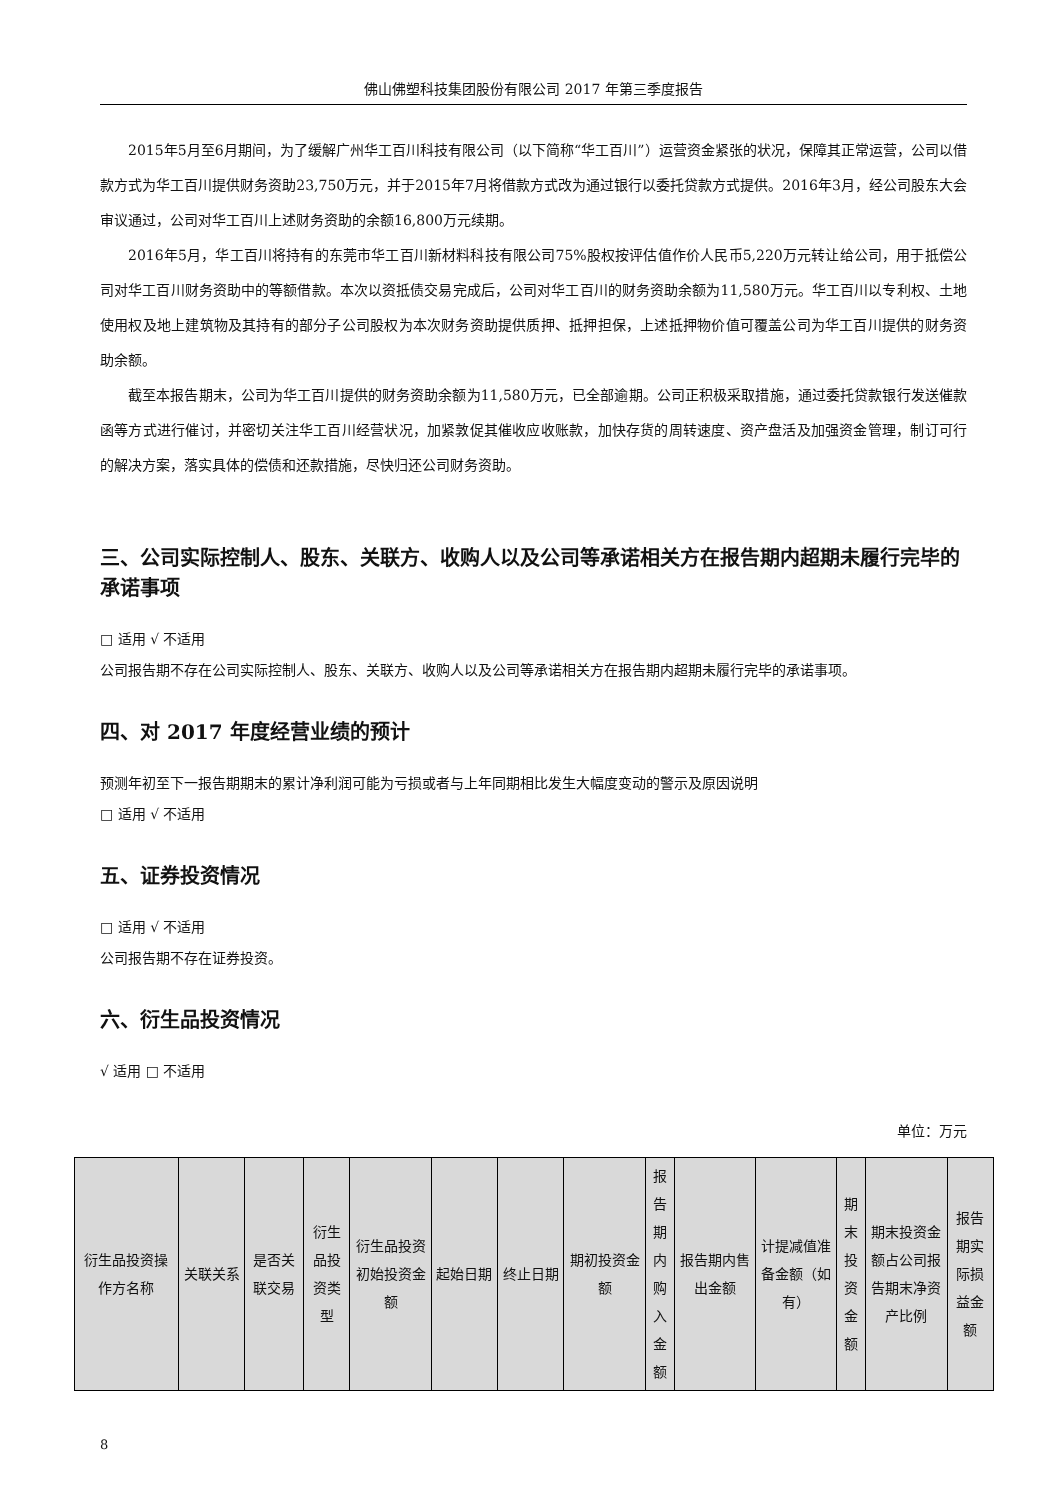佛山佛塑科技集团股份有限公司 2017 年第三季度报告
2015年5月至6月期间，为了缓解广州华工百川科技有限公司（以下简称“华工百川”）运营资金紧张的状况，保障其正常运营，公司以借款方式为华工百川提供财务资助23,750万元，并于2015年7月将借款方式改为通过银行以委托贷款方式提供。2016年3月，经公司股东大会审议通过，公司对华工百川上述财务资助的余额16,800万元续期。
2016年5月，华工百川将持有的东莞市华工百川新材料科技有限公司75%股权按评估值作价人民币5,220万元转让给公司，用于抵偿公司对华工百川财务资助中的等额借款。本次以资抵债交易完成后，公司对华工百川的财务资助余额为11,580万元。华工百川以专利权、土地使用权及地上建筑物及其持有的部分子公司股权为本次财务资助提供质押、抵押担保，上述抵押物价值可覆盖公司为华工百川提供的财务资助余额。
截至本报告期末，公司为华工百川提供的财务资助余额为11,580万元，已全部逾期。公司正积极采取措施，通过委托贷款银行发送催款函等方式进行催讨，并密切关注华工百川经营状况，加紧敦促其催收应收账款，加快存货的周转速度、资产盘活及加强资金管理，制订可行的解决方案，落实具体的偿债和还款措施，尽快归还公司财务资助。
三、公司实际控制人、股东、关联方、收购人以及公司等承诺相关方在报告期内超期未履行完毕的承诺事项
□ 适用 √ 不适用
公司报告期不存在公司实际控制人、股东、关联方、收购人以及公司等承诺相关方在报告期内超期未履行完毕的承诺事项。
四、对 2017 年度经营业绩的预计
预测年初至下一报告期期末的累计净利润可能为亏损或者与上年同期相比发生大幅度变动的警示及原因说明
□ 适用 √ 不适用
五、证券投资情况
□ 适用 √ 不适用
公司报告期不存在证券投资。
六、衍生品投资情况
√ 适用 □ 不适用
单位：万元
| 衍生品投资操作方名称 | 关联关系 | 是否关联交易 | 衍生品投资类型 | 衍生品投资初始投资金额 | 起始日期 | 终止日期 | 期初投资金额 | 报告期内购入金额 | 报告期内售出金额 | 计提减值准备金额（如有） | 期末投资金额 | 期末投资金额占公司报告期末净资产比例 | 报告期实际损益金额 |
| --- | --- | --- | --- | --- | --- | --- | --- | --- | --- | --- | --- | --- | --- |
8